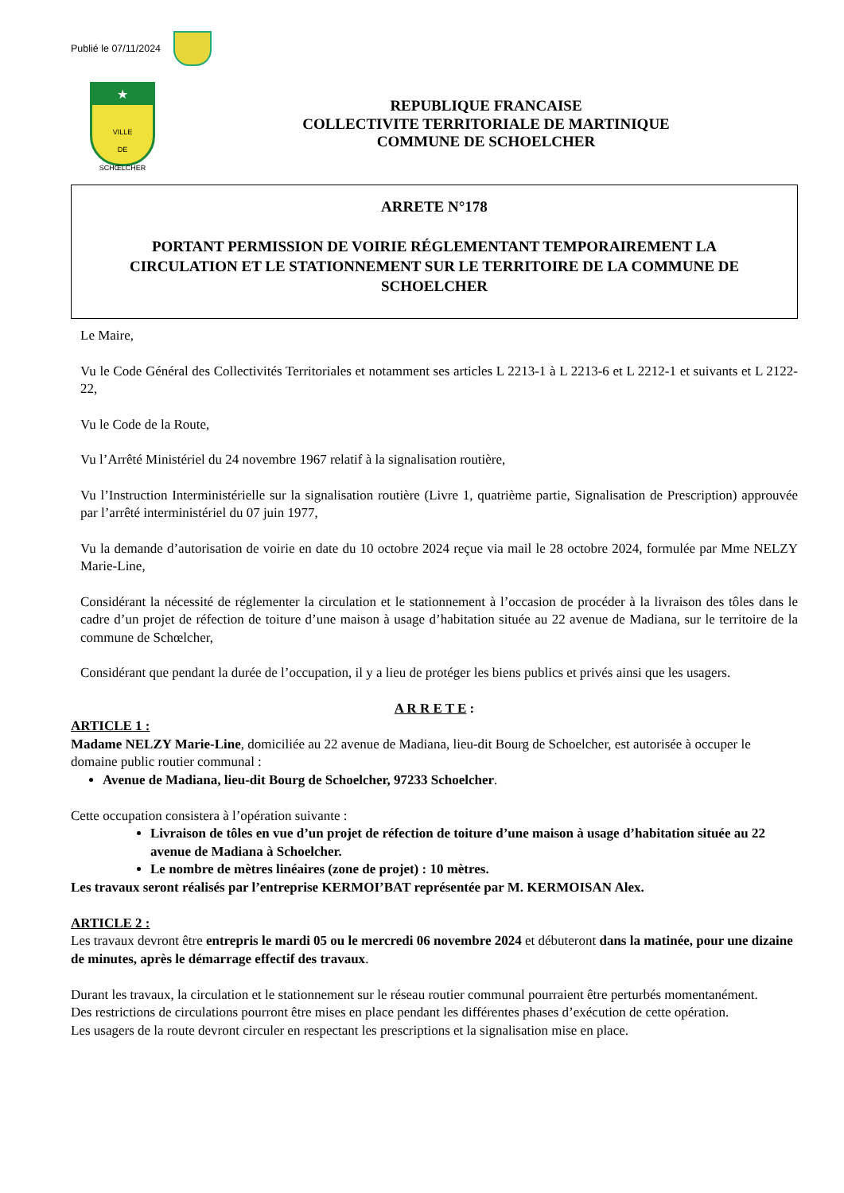Publié le 07/11/2024
★
VILLE
DE
SCHŒLCHER
REPUBLIQUE FRANCAISE
COLLECTIVITE TERRITORIALE DE MARTINIQUE
COMMUNE DE SCHOELCHER
ARRETE N°178
PORTANT PERMISSION DE VOIRIE RÉGLEMENTANT TEMPORAIREMENT LA CIRCULATION ET LE STATIONNEMENT SUR LE TERRITOIRE DE LA COMMUNE DE SCHOELCHER
Le Maire,
Vu le Code Général des Collectivités Territoriales et notamment ses articles L 2213-1 à L 2213-6 et L 2212-1 et suivants et L 2122-22,
Vu le Code de la Route,
Vu l’Arrêté Ministériel du 24 novembre 1967 relatif à la signalisation routière,
Vu l’Instruction Interministérielle sur la signalisation routière (Livre 1, quatrième partie, Signalisation de Prescription) approuvée par l’arrêté interministériel du 07 juin 1977,
Vu la demande d’autorisation de voirie en date du 10 octobre 2024 reçue via mail le 28 octobre 2024, formulée par Mme NELZY Marie-Line,
Considérant la nécessité de réglementer la circulation et le stationnement à l’occasion de procéder à la livraison des tôles dans le cadre d’un projet de réfection de toiture d’une maison à usage d’habitation située au 22 avenue de Madiana, sur le territoire de la commune de Schœlcher,
Considérant que pendant la durée de l’occupation, il y a lieu de protéger les biens publics et privés ainsi que les usagers.
A R R E T E :
ARTICLE 1 :
Madame NELZY Marie-Line, domiciliée au 22 avenue de Madiana, lieu-dit Bourg de Schoelcher, est autorisée à occuper le domaine public routier communal :
Avenue de Madiana, lieu-dit Bourg de Schoelcher, 97233 Schoelcher.
Cette occupation consistera à l’opération suivante :
Livraison de tôles en vue d’un projet de réfection de toiture d’une maison à usage d’habitation située au 22 avenue de Madiana à Schoelcher.
Le nombre de mètres linéaires (zone de projet) : 10 mètres.
Les travaux seront réalisés par l’entreprise KERMOI’BAT représentée par M. KERMOISAN Alex.
ARTICLE 2 :
Les travaux devront être entrepris le mardi 05 ou le mercredi 06 novembre 2024 et débuteront dans la matinée, pour une dizaine de minutes, après le démarrage effectif des travaux.
Durant les travaux, la circulation et le stationnement sur le réseau routier communal pourraient être perturbés momentanément.
Des restrictions de circulations pourront être mises en place pendant les différentes phases d’exécution de cette opération.
Les usagers de la route devront circuler en respectant les prescriptions et la signalisation mise en place.